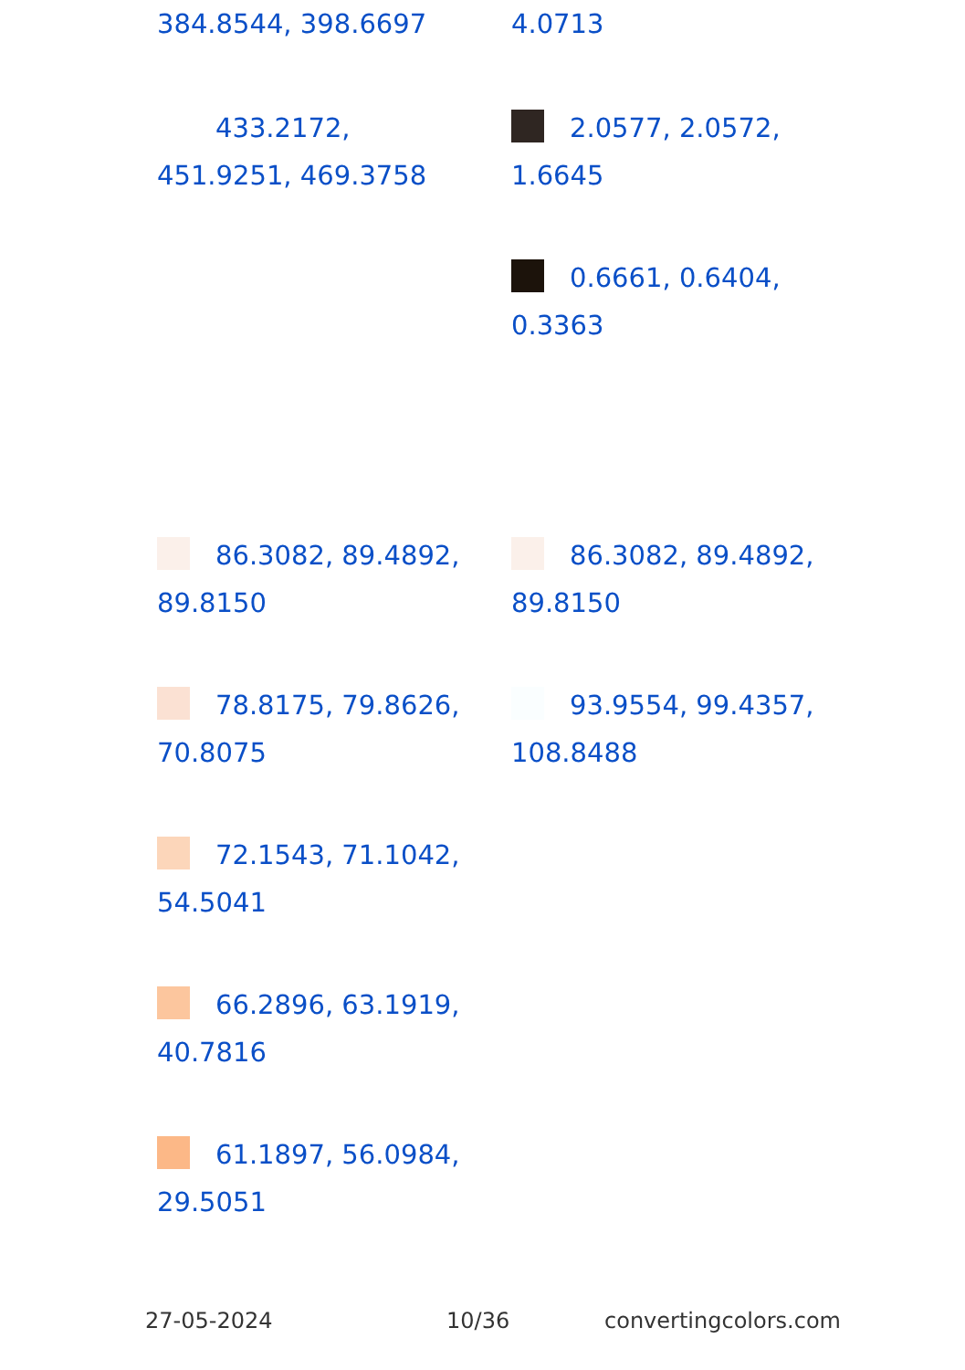384.8544, 398.6697 4.0713
433.2172, 451.9251, 469.3758
2.0577, 2.0572, 1.6645
0.6661, 0.6404, 0.3363
86.3082, 89.4892, 89.8150
86.3082, 89.4892, 89.8150
78.8175, 79.8626, 70.8075
93.9554, 99.4357, 108.8488
72.1543, 71.1042, 54.5041
66.2896, 63.1919, 40.7816
61.1897, 56.0984, 29.5051
27-05-2024 10/36 convertingcolors.com